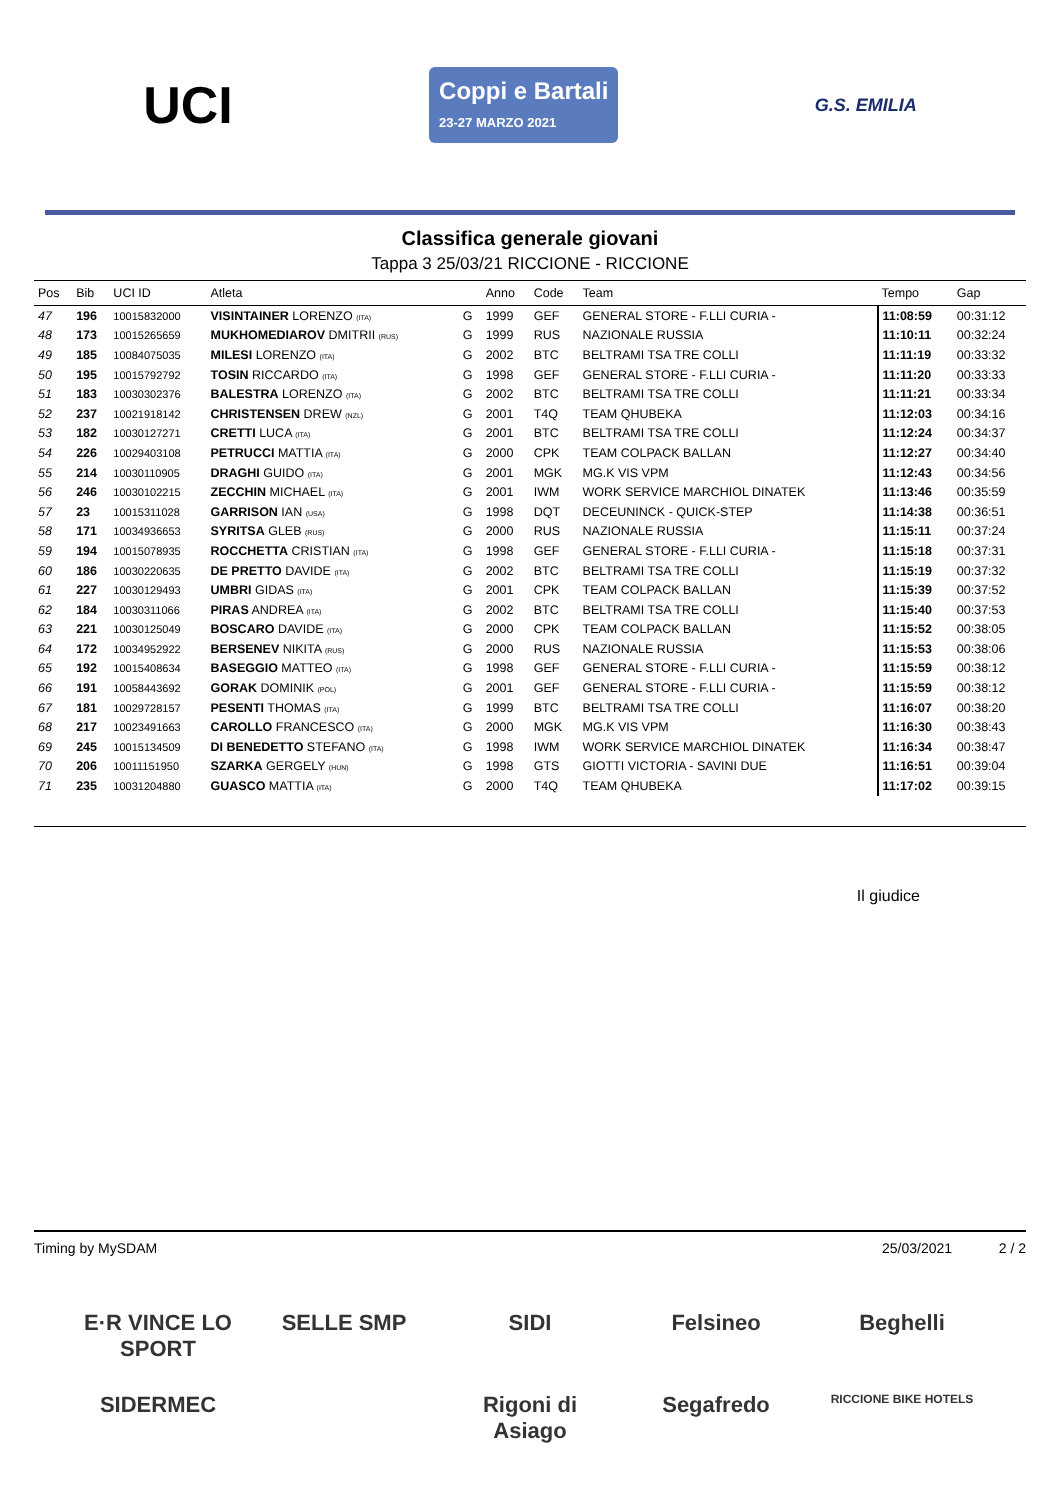UCI
Coppi e Bartali
23-27 MARZO 2021
G.S. EMILIA
Classifica generale giovani
Tappa 3 25/03/21 RICCIONE - RICCIONE
| Pos | Bib | UCI ID | Atleta | | Anno | Code | Team | Tempo | Gap |
| --- | --- | --- | --- | --- | --- | --- | --- | --- | --- |
| 47 | 196 | 10015832000 | VISINTAINER LORENZO (ITA) | G | 1999 | GEF | GENERAL STORE - F.LLI CURIA - | 11:08:59 | 00:31:12 |
| 48 | 173 | 10015265659 | MUKHOMEDIAROV DMITRII (RUS) | G | 1999 | RUS | NAZIONALE RUSSIA | 11:10:11 | 00:32:24 |
| 49 | 185 | 10084075035 | MILESI LORENZO (ITA) | G | 2002 | BTC | BELTRAMI TSA TRE COLLI | 11:11:19 | 00:33:32 |
| 50 | 195 | 10015792792 | TOSIN RICCARDO (ITA) | G | 1998 | GEF | GENERAL STORE - F.LLI CURIA - | 11:11:20 | 00:33:33 |
| 51 | 183 | 10030302376 | BALESTRA LORENZO (ITA) | G | 2002 | BTC | BELTRAMI TSA TRE COLLI | 11:11:21 | 00:33:34 |
| 52 | 237 | 10021918142 | CHRISTENSEN DREW (NZL) | G | 2001 | T4Q | TEAM QHUBEKA | 11:12:03 | 00:34:16 |
| 53 | 182 | 10030127271 | CRETTI LUCA (ITA) | G | 2001 | BTC | BELTRAMI TSA TRE COLLI | 11:12:24 | 00:34:37 |
| 54 | 226 | 10029403108 | PETRUCCI MATTIA (ITA) | G | 2000 | CPK | TEAM COLPACK BALLAN | 11:12:27 | 00:34:40 |
| 55 | 214 | 10030110905 | DRAGHI GUIDO (ITA) | G | 2001 | MGK | MG.K VIS VPM | 11:12:43 | 00:34:56 |
| 56 | 246 | 10030102215 | ZECCHIN MICHAEL (ITA) | G | 2001 | IWM | WORK SERVICE MARCHIOL DINATEK | 11:13:46 | 00:35:59 |
| 57 | 23 | 10015311028 | GARRISON IAN (USA) | G | 1998 | DQT | DECEUNINCK - QUICK-STEP | 11:14:38 | 00:36:51 |
| 58 | 171 | 10034936653 | SYRITSA GLEB (RUS) | G | 2000 | RUS | NAZIONALE RUSSIA | 11:15:11 | 00:37:24 |
| 59 | 194 | 10015078935 | ROCCHETTA CRISTIAN (ITA) | G | 1998 | GEF | GENERAL STORE - F.LLI CURIA - | 11:15:18 | 00:37:31 |
| 60 | 186 | 10030220635 | DE PRETTO DAVIDE (ITA) | G | 2002 | BTC | BELTRAMI TSA TRE COLLI | 11:15:19 | 00:37:32 |
| 61 | 227 | 10030129493 | UMBRI GIDAS (ITA) | G | 2001 | CPK | TEAM COLPACK BALLAN | 11:15:39 | 00:37:52 |
| 62 | 184 | 10030311066 | PIRAS ANDREA (ITA) | G | 2002 | BTC | BELTRAMI TSA TRE COLLI | 11:15:40 | 00:37:53 |
| 63 | 221 | 10030125049 | BOSCARO DAVIDE (ITA) | G | 2000 | CPK | TEAM COLPACK BALLAN | 11:15:52 | 00:38:05 |
| 64 | 172 | 10034952922 | BERSENEV NIKITA (RUS) | G | 2000 | RUS | NAZIONALE RUSSIA | 11:15:53 | 00:38:06 |
| 65 | 192 | 10015408634 | BASEGGIO MATTEO (ITA) | G | 1998 | GEF | GENERAL STORE - F.LLI CURIA - | 11:15:59 | 00:38:12 |
| 66 | 191 | 10058443692 | GORAK DOMINIK (POL) | G | 2001 | GEF | GENERAL STORE - F.LLI CURIA - | 11:15:59 | 00:38:12 |
| 67 | 181 | 10029728157 | PESENTI THOMAS (ITA) | G | 1999 | BTC | BELTRAMI TSA TRE COLLI | 11:16:07 | 00:38:20 |
| 68 | 217 | 10023491663 | CAROLLO FRANCESCO (ITA) | G | 2000 | MGK | MG.K VIS VPM | 11:16:30 | 00:38:43 |
| 69 | 245 | 10015134509 | DI BENEDETTO STEFANO (ITA) | G | 1998 | IWM | WORK SERVICE MARCHIOL DINATEK | 11:16:34 | 00:38:47 |
| 70 | 206 | 10011151950 | SZARKA GERGELY (HUN) | G | 1998 | GTS | GIOTTI VICTORIA - SAVINI DUE | 11:16:51 | 00:39:04 |
| 71 | 235 | 10031204880 | GUASCO MATTIA (ITA) | G | 2000 | T4Q | TEAM QHUBEKA | 11:17:02 | 00:39:15 |
Il giudice
Timing by MySDAM 25/03/2021 2 / 2
E·R VINCE LO SPORT
SELLE SMP
SIDI
Felsineo
Beghelli
SIDERMEC
Rigoni di Asiago
Segafredo
RICCIONE BIKE HOTELS